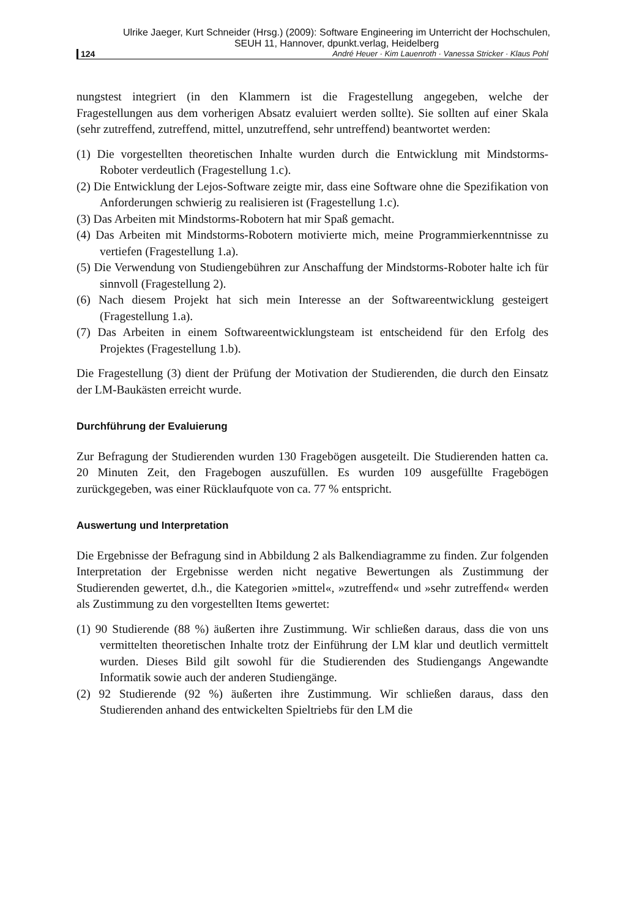Ulrike Jaeger, Kurt Schneider (Hrsg.) (2009): Software Engineering im Unterricht der Hochschulen,
SEUH 11, Hannover, dpunkt.verlag, Heidelberg
124 André Heuer · Kim Lauenroth · Vanessa Stricker · Klaus Pohl
nungstest integriert (in den Klammern ist die Fragestellung angegeben, welche der Fragestellungen aus dem vorherigen Absatz evaluiert werden sollte). Sie sollten auf einer Skala (sehr zutreffend, zutreffend, mittel, unzutreffend, sehr untreffend) beantwortet werden:
(1) Die vorgestellten theoretischen Inhalte wurden durch die Entwicklung mit Mindstorms-Roboter verdeutlich (Fragestellung 1.c).
(2) Die Entwicklung der Lejos-Software zeigte mir, dass eine Software ohne die Spezifikation von Anforderungen schwierig zu realisieren ist (Fragestellung 1.c).
(3) Das Arbeiten mit Mindstorms-Robotern hat mir Spaß gemacht.
(4) Das Arbeiten mit Mindstorms-Robotern motivierte mich, meine Programmierkenntnisse zu vertiefen (Fragestellung 1.a).
(5) Die Verwendung von Studiengebühren zur Anschaffung der Mindstorms-Roboter halte ich für sinnvoll (Fragestellung 2).
(6) Nach diesem Projekt hat sich mein Interesse an der Softwareentwicklung gesteigert (Fragestellung 1.a).
(7) Das Arbeiten in einem Softwareentwicklungsteam ist entscheidend für den Erfolg des Projektes (Fragestellung 1.b).
Die Fragestellung (3) dient der Prüfung der Motivation der Studierenden, die durch den Einsatz der LM-Baukästen erreicht wurde.
Durchführung der Evaluierung
Zur Befragung der Studierenden wurden 130 Fragebögen ausgeteilt. Die Studierenden hatten ca. 20 Minuten Zeit, den Fragebogen auszufüllen. Es wurden 109 ausgefüllte Fragebögen zurückgegeben, was einer Rücklaufquote von ca. 77 % entspricht.
Auswertung und Interpretation
Die Ergebnisse der Befragung sind in Abbildung 2 als Balkendiagramme zu finden. Zur folgenden Interpretation der Ergebnisse werden nicht negative Bewertungen als Zustimmung der Studierenden gewertet, d.h., die Kategorien »mittel«, »zutreffend« und »sehr zutreffend« werden als Zustimmung zu den vorgestellten Items gewertet:
(1) 90 Studierende (88 %) äußerten ihre Zustimmung. Wir schließen daraus, dass die von uns vermittelten theoretischen Inhalte trotz der Einführung der LM klar und deutlich vermittelt wurden. Dieses Bild gilt sowohl für die Studierenden des Studiengangs Angewandte Informatik sowie auch der anderen Studiengänge.
(2) 92 Studierende (92 %) äußerten ihre Zustimmung. Wir schließen daraus, dass den Studierenden anhand des entwickelten Spieltriebs für den LM die